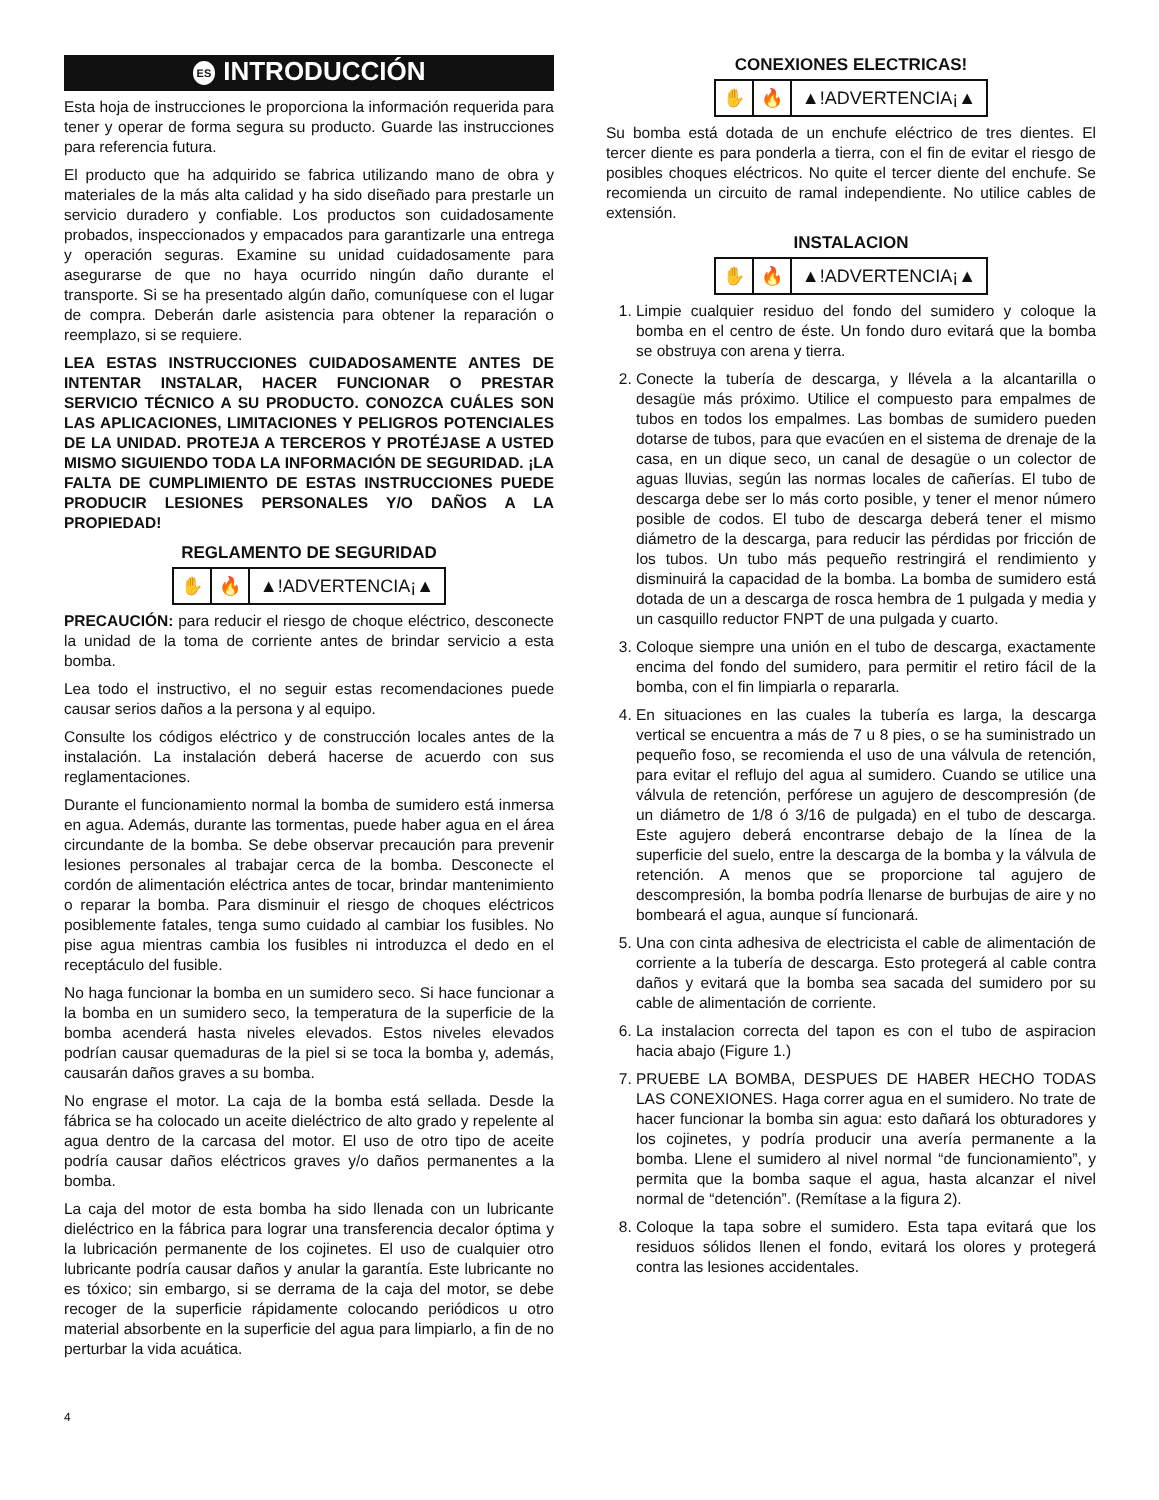ES INTRODUCCIÓN
Esta hoja de instrucciones le proporciona la información requerida para tener y operar de forma segura su producto. Guarde las instrucciones para referencia futura.
El producto que ha adquirido se fabrica utilizando mano de obra y materiales de la más alta calidad y ha sido diseñado para prestarle un servicio duradero y confiable. Los productos son cuidadosamente probados, inspeccionados y empacados para garantizarle una entrega y operación seguras. Examine su unidad cuidadosamente para asegurarse de que no haya ocurrido ningún daño durante el transporte. Si se ha presentado algún daño, comuníquese con el lugar de compra. Deberán darle asistencia para obtener la reparación o reemplazo, si se requiere.
LEA ESTAS INSTRUCCIONES CUIDADOSAMENTE ANTES DE INTENTAR INSTALAR, HACER FUNCIONAR O PRESTAR SERVICIO TÉCNICO A SU PRODUCTO. CONOZCA CUÁLES SON LAS APLICACIONES, LIMITACIONES Y PELIGROS POTENCIALES DE LA UNIDAD. PROTEJA A TERCEROS Y PROTÉJASE A USTED MISMO SIGUIENDO TODA LA INFORMACIÓN DE SEGURIDAD. ¡LA FALTA DE CUMPLIMIENTO DE ESTAS INSTRUCCIONES PUEDE PRODUCIR LESIONES PERSONALES Y/O DAÑOS A LA PROPIEDAD!
REGLAMENTO DE SEGURIDAD
✋ 🔥 ▲!ADVERTENCIA¡▲
PRECAUCIÓN: para reducir el riesgo de choque eléctrico, desconecte la unidad de la toma de corriente antes de brindar servicio a esta bomba.
Lea todo el instructivo, el no seguir estas recomendaciones puede causar serios daños a la persona y al equipo.
Consulte los códigos eléctrico y de construcción locales antes de la instalación. La instalación deberá hacerse de acuerdo con sus reglamentaciones.
Durante el funcionamiento normal la bomba de sumidero está inmersa en agua. Además, durante las tormentas, puede haber agua en el área circundante de la bomba. Se debe observar precaución para prevenir lesiones personales al trabajar cerca de la bomba. Desconecte el cordón de alimentación eléctrica antes de tocar, brindar mantenimiento o reparar la bomba. Para disminuir el riesgo de choques eléctricos posiblemente fatales, tenga sumo cuidado al cambiar los fusibles. No pise agua mientras cambia los fusibles ni introduzca el dedo en el receptáculo del fusible.
No haga funcionar la bomba en un sumidero seco. Si hace funcionar a la bomba en un sumidero seco, la temperatura de la superficie de la bomba acenderá hasta niveles elevados. Estos niveles elevados podrían causar quemaduras de la piel si se toca la bomba y, además, causarán daños graves a su bomba.
No engrase el motor. La caja de la bomba está sellada. Desde la fábrica se ha colocado un aceite dieléctrico de alto grado y repelente al agua dentro de la carcasa del motor. El uso de otro tipo de aceite podría causar daños eléctricos graves y/o daños permanentes a la bomba.
La caja del motor de esta bomba ha sido llenada con un lubricante dieléctrico en la fábrica para lograr una transferencia decalor óptima y la lubricación permanente de los cojinetes. El uso de cualquier otro lubricante podría causar daños y anular la garantía. Este lubricante no es tóxico; sin embargo, si se derrama de la caja del motor, se debe recoger de la superficie rápidamente colocando periódicos u otro material absorbente en la superficie del agua para limpiarlo, a fin de no perturbar la vida acuática.
CONEXIONES ELECTRICAS!
✋ 🔥 ▲!ADVERTENCIA¡▲
Su bomba está dotada de un enchufe eléctrico de tres dientes. El tercer diente es para ponderla a tierra, con el fin de evitar el riesgo de posibles choques eléctricos. No quite el tercer diente del enchufe. Se recomienda un circuito de ramal independiente. No utilice cables de extensión.
INSTALACION
✋ 🔥 ▲!ADVERTENCIA¡▲
1. Limpie cualquier residuo del fondo del sumidero y coloque la bomba en el centro de éste. Un fondo duro evitará que la bomba se obstruya con arena y tierra.
2. Conecte la tubería de descarga, y llévela a la alcantarilla o desagüe más próximo. Utilice el compuesto para empalmes de tubos en todos los empalmes. Las bombas de sumidero pueden dotarse de tubos, para que evacúen en el sistema de drenaje de la casa, en un dique seco, un canal de desagüe o un colector de aguas lluvias, según las normas locales de cañerías. El tubo de descarga debe ser lo más corto posible, y tener el menor número posible de codos. El tubo de descarga deberá tener el mismo diámetro de la descarga, para reducir las pérdidas por fricción de los tubos. Un tubo más pequeño restringirá el rendimiento y disminuirá la capacidad de la bomba. La bomba de sumidero está dotada de un a descarga de rosca hembra de 1 pulgada y media y un casquillo reductor FNPT de una pulgada y cuarto.
3. Coloque siempre una unión en el tubo de descarga, exactamente encima del fondo del sumidero, para permitir el retiro fácil de la bomba, con el fin limpiarla o repararla.
4. En situaciones en las cuales la tubería es larga, la descarga vertical se encuentra a más de 7 u 8 pies, o se ha suministrado un pequeño foso, se recomienda el uso de una válvula de retención, para evitar el reflujo del agua al sumidero. Cuando se utilice una válvula de retención, perfórese un agujero de descompresión (de un diámetro de 1/8 ó 3/16 de pulgada) en el tubo de descarga. Este agujero deberá encontrarse debajo de la línea de la superficie del suelo, entre la descarga de la bomba y la válvula de retención. A menos que se proporcione tal agujero de descompresión, la bomba podría llenarse de burbujas de aire y no bombeará el agua, aunque sí funcionará.
5. Una con cinta adhesiva de electricista el cable de alimentación de corriente a la tubería de descarga. Esto protegerá al cable contra daños y evitará que la bomba sea sacada del sumidero por su cable de alimentación de corriente.
6. La instalacion correcta del tapon es con el tubo de aspiracion hacia abajo (Figure 1.)
7. PRUEBE LA BOMBA, DESPUES DE HABER HECHO TODAS LAS CONEXIONES. Haga correr agua en el sumidero. No trate de hacer funcionar la bomba sin agua: esto dañará los obturadores y los cojinetes, y podría producir una avería permanente a la bomba. Llene el sumidero al nivel normal “de funcionamiento”, y permita que la bomba saque el agua, hasta alcanzar el nivel normal de “detención”. (Remítase a la figura 2).
8. Coloque la tapa sobre el sumidero. Esta tapa evitará que los residuos sólidos llenen el fondo, evitará los olores y protegerá contra las lesiones accidentales.
4